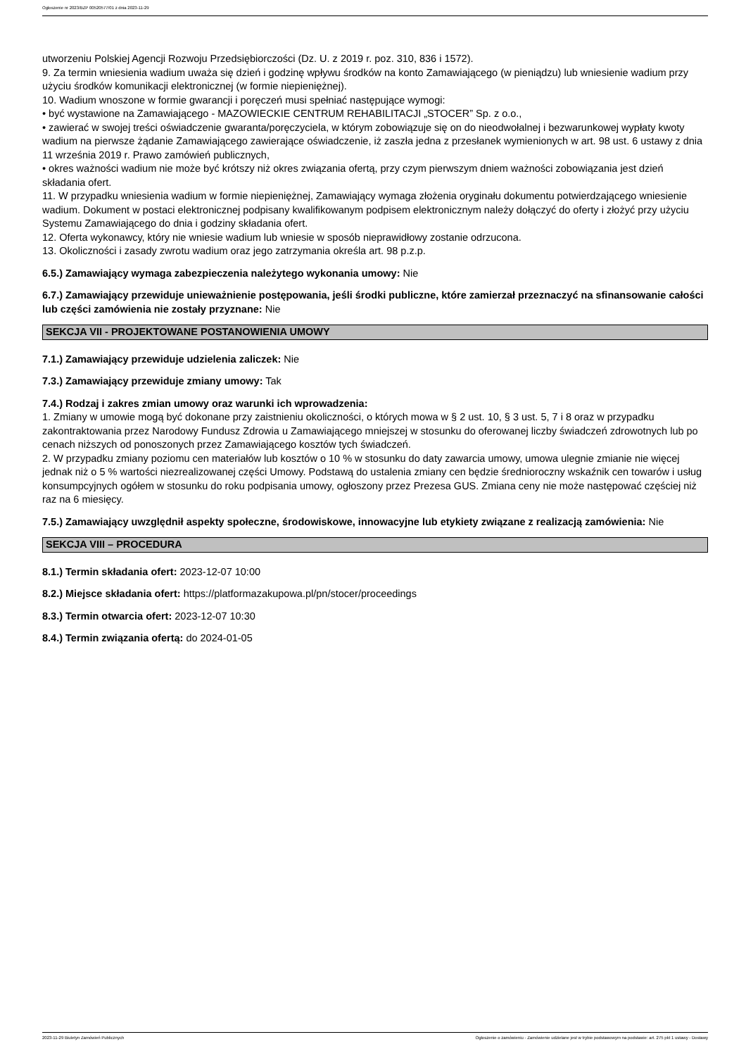Ogłoszenie nr 2023/BZP 00520577/01 z dnia 2023-11-29
utworzeniu Polskiej Agencji Rozwoju Przedsiębiorczości (Dz. U. z 2019 r. poz. 310, 836 i 1572).
9. Za termin wniesienia wadium uważa się dzień i godzinę wpływu środków na konto Zamawiającego (w pieniądzu) lub wniesienie wadium przy użyciu środków komunikacji elektronicznej (w formie niepieniężnej).
10. Wadium wnoszone w formie gwarancji i poręczeń musi spełniać następujące wymogi:
• być wystawione na Zamawiającego - MAZOWIECKIE CENTRUM REHABILITACJI „STOCER” Sp. z o.o.,
• zawierać w swojej treści oświadczenie gwaranta/poręczyciela, w którym zobowiązuje się on do nieodwołalnej i bezwarunkowej wypłaty kwoty wadium na pierwsze żądanie Zamawiającego zawierające oświadczenie, iż zaszła jedna z przesłanek wymienionych w art. 98 ust. 6 ustawy z dnia 11 września 2019 r. Prawo zamówień publicznych,
• okres ważności wadium nie może być krótszy niż okres związania ofertą, przy czym pierwszym dniem ważności zobowiązania jest dzień składania ofert.
11. W przypadku wniesienia wadium w formie niepieniężnej, Zamawiający wymaga złożenia oryginału dokumentu potwierdzającego wniesienie wadium. Dokument w postaci elektronicznej podpisany kwalifikowanym podpisem elektronicznym należy dołączyć do oferty i złożyć przy użyciu Systemu Zamawiającego do dnia i godziny składania ofert.
12. Oferta wykonawcy, który nie wniesie wadium lub wniesie w sposób nieprawidłowy zostanie odrzucona.
13. Okoliczności i zasady zwrotu wadium oraz jego zatrzymania określa art. 98 p.z.p.
6.5.) Zamawiający wymaga zabezpieczenia należytego wykonania umowy: Nie
6.7.) Zamawiający przewiduje unieważnienie postępowania, jeśli środki publiczne, które zamierzał przeznaczyć na sfinansowanie całości lub części zamówienia nie zostały przyznane: Nie
SEKCJA VII - PROJEKTOWANE POSTANOWIENIA UMOWY
7.1.) Zamawiający przewiduje udzielenia zaliczek: Nie
7.3.) Zamawiający przewiduje zmiany umowy: Tak
7.4.) Rodzaj i zakres zmian umowy oraz warunki ich wprowadzenia:
1. Zmiany w umowie mogą być dokonane przy zaistnieniu okoliczności, o których mowa w § 2 ust. 10, § 3 ust. 5, 7 i 8 oraz w przypadku zakontraktowania przez Narodowy Fundusz Zdrowia u Zamawiającego mniejszej w stosunku do oferowanej liczby świadczeń zdrowotnych lub po cenach niższych od ponoszonych przez Zamawiającego kosztów tych świadczeń.
2. W przypadku zmiany poziomu cen materiałów lub kosztów o 10 % w stosunku do daty zawarcia umowy, umowa ulegnie zmianie nie więcej jednak niż o 5 % wartości niezrealizowanej części Umowy. Podstawą do ustalenia zmiany cen będzie średnioroczny wskaźnik cen towarów i usług konsumpcyjnych ogółem w stosunku do roku podpisania umowy, ogłoszony przez Prezesa GUS. Zmiana ceny nie może następować częściej niż raz na 6 miesięcy.
7.5.) Zamawiający uwzględnił aspekty społeczne, środowiskowe, innowacyjne lub etykiety związane z realizacją zamówienia: Nie
SEKCJA VIII – PROCEDURA
8.1.) Termin składania ofert: 2023-12-07 10:00
8.2.) Miejsce składania ofert: https://platformazakupowa.pl/pn/stocer/proceedings
8.3.) Termin otwarcia ofert: 2023-12-07 10:30
8.4.) Termin związania ofertą: do 2024-01-05
2023-11-29 Biuletyn Zamówień Publicznych Ogłoszenie o zamówieniu - Zamówienie udzielane jest w trybie podstawowym na podstawie: art. 275 pkt 1 ustawy - Dostawy